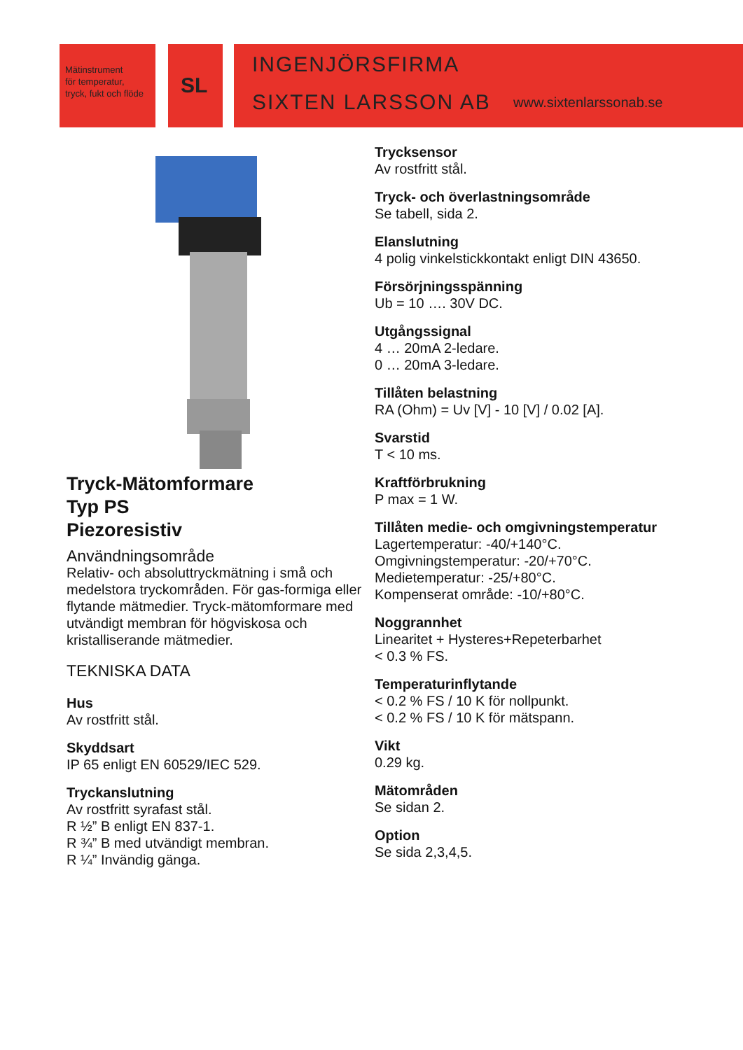Mätinstrument
för temperatur,
tryck, fukt och flöde
SL
INGENJÖRSFIRMA
SIXTEN LARSSON AB www.sixtenlarssonab.se
Tryck-Mätomformare
Typ PS
Piezoresistiv
Användningsområde
Relativ- och absoluttryckmätning i små och medelstora tryckområden. För gas-formiga eller flytande mätmedier. Tryck-mätomformare med utvändigt membran för högviskosa och kristalliserande mätmedier.
TEKNISKA DATA
Hus
Av rostfritt stål.
Skyddsart
IP 65 enligt EN 60529/IEC 529.
Tryckanslutning
Av rostfritt syrafast stål.
R ½” B enligt EN 837-1.
R ¾” B med utvändigt membran.
R ¼” Invändig gänga.
Trycksensor
Av rostfritt stål.
Tryck- och överlastningsområde
Se tabell, sida 2.
Elanslutning
4 polig vinkelstickkontakt enligt DIN 43650.
Försörjningsspänning
Ub = 10 …. 30V DC.
Utgångssignal
4 … 20mA 2-ledare.
0 … 20mA 3-ledare.
Tillåten belastning
RA (Ohm) = Uv [V] - 10 [V] / 0.02 [A].
Svarstid
T < 10 ms.
Kraftförbrukning
P max = 1 W.
Tillåten medie- och omgivningstemperatur
Lagertemperatur: -40/+140°C.
Omgivningstemperatur: -20/+70°C.
Medietemperatur: -25/+80°C.
Kompenserat område: -10/+80°C.
Noggrannhet
Linearitet + Hysteres+Repeterbarhet
< 0.3 % FS.
Temperaturinflytande
< 0.2 % FS / 10 K för nollpunkt.
< 0.2 % FS / 10 K för mätspann.
Vikt
0.29 kg.
Mätområden
Se sidan 2.
Option
Se sida 2,3,4,5.